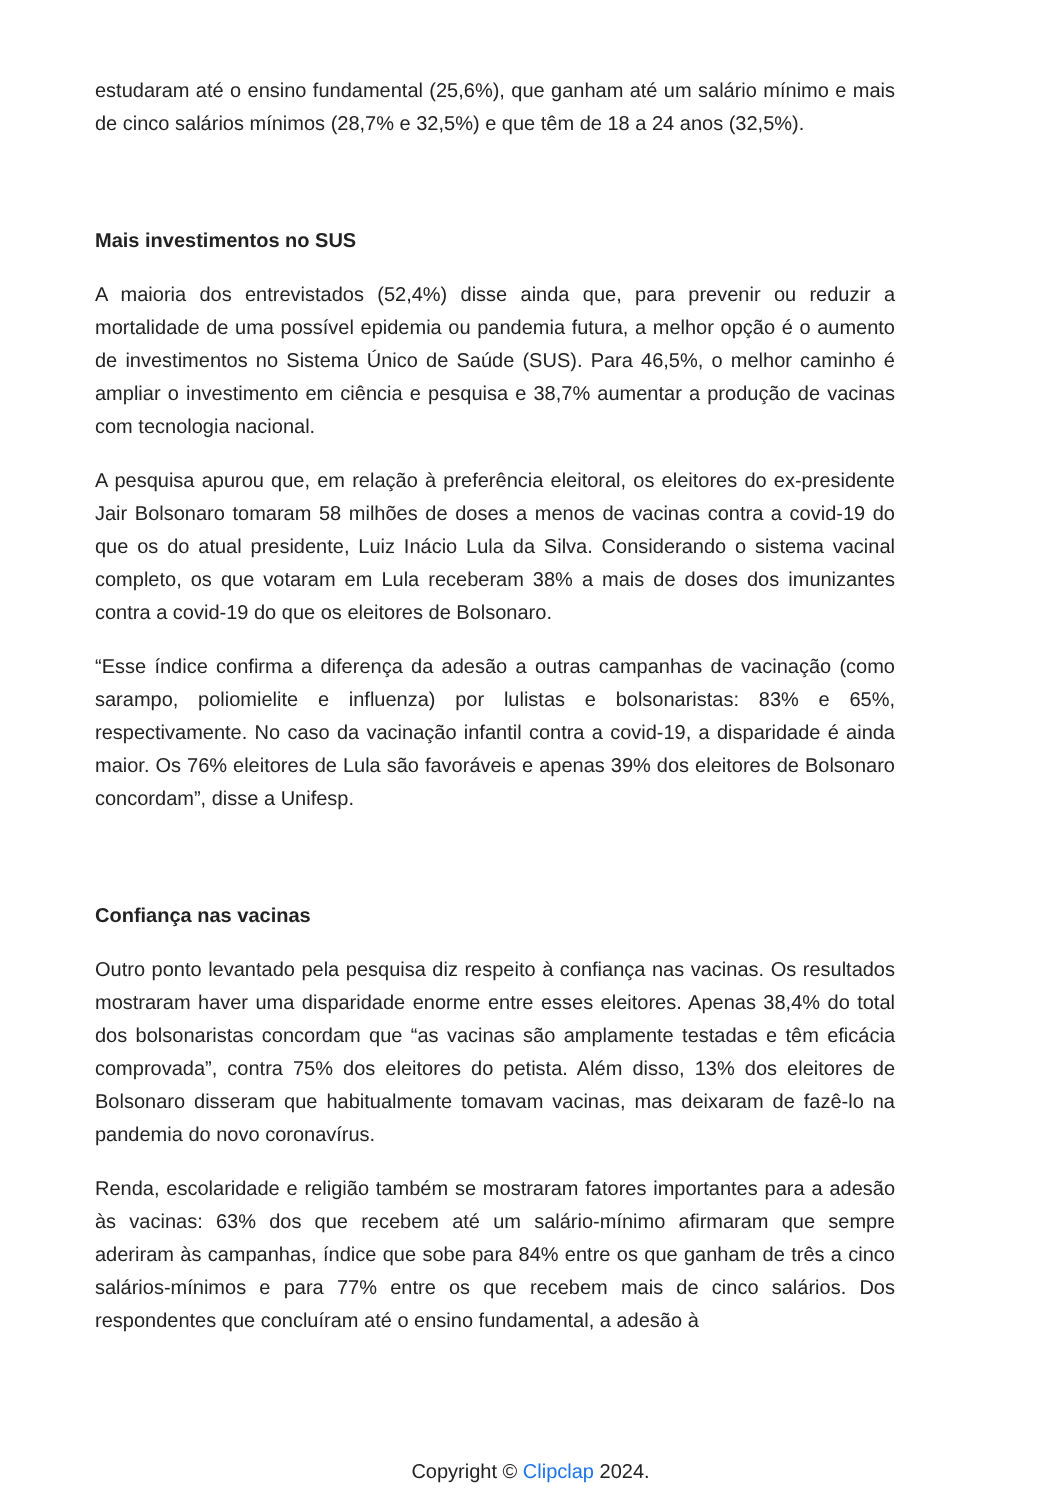estudaram até o ensino fundamental (25,6%), que ganham até um salário mínimo e mais de cinco salários mínimos (28,7% e 32,5%) e que têm de 18 a 24 anos (32,5%).
Mais investimentos no SUS
A maioria dos entrevistados (52,4%) disse ainda que, para prevenir ou reduzir a mortalidade de uma possível epidemia ou pandemia futura, a melhor opção é o aumento de investimentos no Sistema Único de Saúde (SUS). Para 46,5%, o melhor caminho é ampliar o investimento em ciência e pesquisa e 38,7% aumentar a produção de vacinas com tecnologia nacional.
A pesquisa apurou que, em relação à preferência eleitoral, os eleitores do ex-presidente Jair Bolsonaro tomaram 58 milhões de doses a menos de vacinas contra a covid-19 do que os do atual presidente, Luiz Inácio Lula da Silva. Considerando o sistema vacinal completo, os que votaram em Lula receberam 38% a mais de doses dos imunizantes contra a covid-19 do que os eleitores de Bolsonaro.
“Esse índice confirma a diferença da adesão a outras campanhas de vacinação (como sarampo, poliomielite e influenza) por lulistas e bolsonaristas: 83% e 65%, respectivamente. No caso da vacinação infantil contra a covid-19, a disparidade é ainda maior. Os 76% eleitores de Lula são favoráveis e apenas 39% dos eleitores de Bolsonaro concordam”, disse a Unifesp.
Confiança nas vacinas
Outro ponto levantado pela pesquisa diz respeito à confiança nas vacinas. Os resultados mostraram haver uma disparidade enorme entre esses eleitores. Apenas 38,4% do total dos bolsonaristas concordam que “as vacinas são amplamente testadas e têm eficácia comprovada”, contra 75% dos eleitores do petista. Além disso, 13% dos eleitores de Bolsonaro disseram que habitualmente tomavam vacinas, mas deixaram de fazê-lo na pandemia do novo coronavírus.
Renda, escolaridade e religião também se mostraram fatores importantes para a adesão às vacinas: 63% dos que recebem até um salário-mínimo afirmaram que sempre aderiram às campanhas, índice que sobe para 84% entre os que ganham de três a cinco salários-mínimos e para 77% entre os que recebem mais de cinco salários. Dos respondentes que concluíram até o ensino fundamental, a adesão à
Copyright © Clipclap 2024.